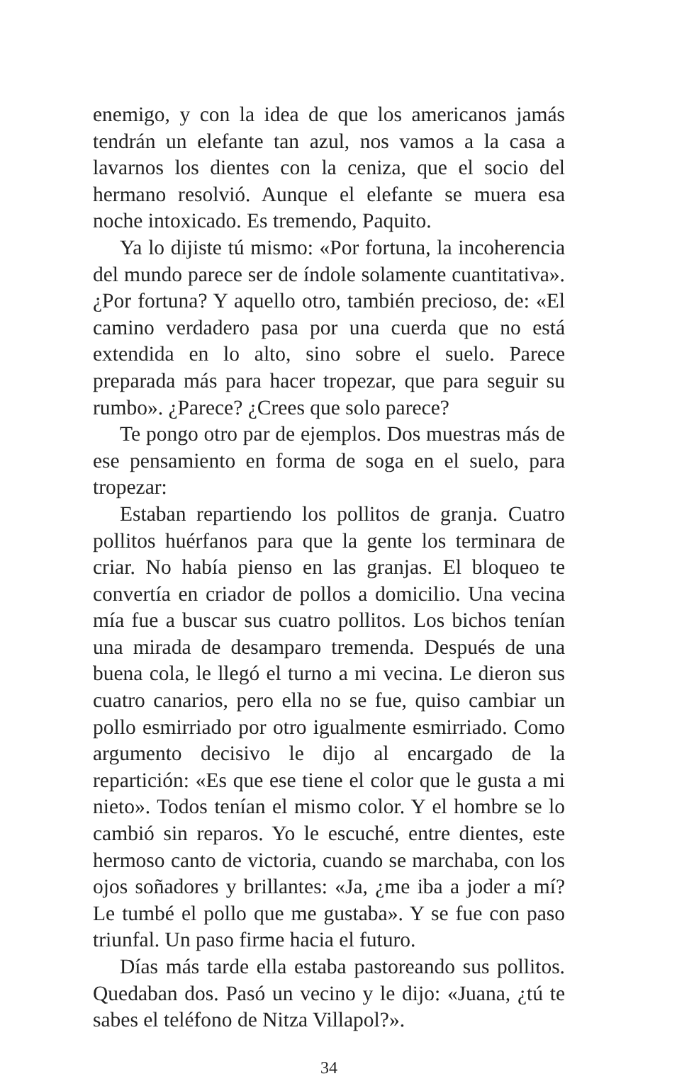enemigo, y con la idea de que los americanos jamás tendrán un elefante tan azul, nos vamos a la casa a lavarnos los dientes con la ceniza, que el socio del hermano resolvió. Aunque el elefante se muera esa noche intoxicado. Es tremendo, Paquito.
Ya lo dijiste tú mismo: «Por fortuna, la incoherencia del mundo parece ser de índole solamente cuantitativa». ¿Por fortuna? Y aquello otro, también precioso, de: «El camino verdadero pasa por una cuerda que no está extendida en lo alto, sino sobre el suelo. Parece preparada más para hacer tropezar, que para seguir su rumbo». ¿Parece? ¿Crees que solo parece?
Te pongo otro par de ejemplos. Dos muestras más de ese pensamiento en forma de soga en el suelo, para tropezar:
Estaban repartiendo los pollitos de granja. Cuatro pollitos huérfanos para que la gente los terminara de criar. No había pienso en las granjas. El bloqueo te convertía en criador de pollos a domicilio. Una vecina mía fue a buscar sus cuatro pollitos. Los bichos tenían una mirada de desamparo tremenda. Después de una buena cola, le llegó el turno a mi vecina. Le dieron sus cuatro canarios, pero ella no se fue, quiso cambiar un pollo esmirriado por otro igualmente esmirriado. Como argumento decisivo le dijo al encargado de la repartición: «Es que ese tiene el color que le gusta a mi nieto». Todos tenían el mismo color. Y el hombre se lo cambió sin reparos. Yo le escuché, entre dientes, este hermoso canto de victoria, cuando se marchaba, con los ojos soñadores y brillantes: «Ja, ¿me iba a joder a mí? Le tumbé el pollo que me gustaba». Y se fue con paso triunfal. Un paso firme hacia el futuro.
Días más tarde ella estaba pastoreando sus pollitos. Quedaban dos. Pasó un vecino y le dijo: «Juana, ¿tú te sabes el teléfono de Nitza Villapol?».
34